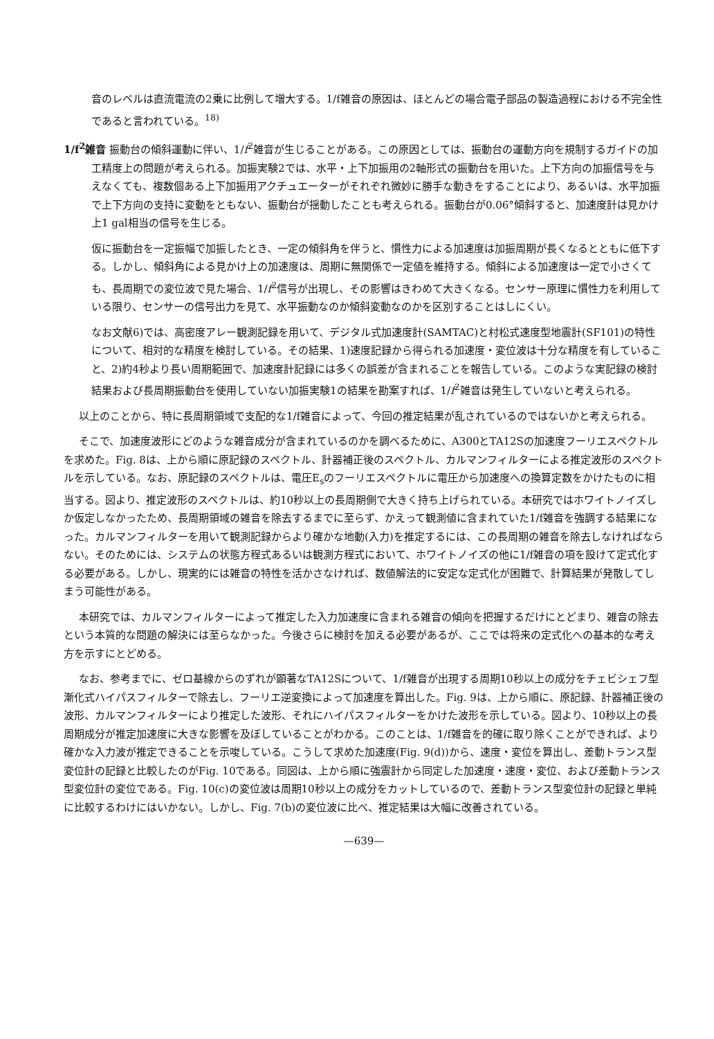音のレベルは直流電流の2乗に比例して増大する。1/f雑音の原因は、ほとんどの場合電子部品の製造過程における不完全性であると言われている。<sup>18)</sup>
1/f<sup>2</sup>雑音 振動台の傾斜運動に伴い、1/f<sup>2</sup>雑音が生じることがある。この原因としては、振動台の運動方向を規制するガイドの加工精度上の問題が考えられる。加振実験2では、水平・上下加振用の2軸形式の振動台を用いた。上下方向の加振信号を与えなくても、複数個ある上下加振用アクチュエーターがそれぞれ微妙に勝手な動きをすることにより、あるいは、水平加振で上下方向の支持に変動をともない、振動台が揺動したことも考えられる。振動台が0.06°傾斜すると、加速度計は見かけ上1 gal相当の信号を生じる。
仮に振動台を一定振幅で加振したとき、一定の傾斜角を伴うと、慣性力による加速度は加振周期が長くなるとともに低下する。しかし、傾斜角による見かけ上の加速度は、周期に無関係で一定値を維持する。傾斜による加速度は一定で小さくても、長周期での変位波で見た場合、1/f<sup>2</sup>信号が出現し、その影響はきわめて大きくなる。センサー原理に慣性力を利用している限り、センサーの信号出力を見て、水平振動なのか傾斜変動なのかを区別することはしにくい。
なお文献6)では、高密度アレー観測記録を用いて、デジタル式加速度計(SAMTAC)と村松式速度型地震計(SF101)の特性について、相対的な精度を検討している。その結果、1)速度記録から得られる加速度・変位波は十分な精度を有していること、2)約4秒より長い周期範囲で、加速度計記録には多くの誤差が含まれることを報告している。このような実記録の検討結果および長周期振動台を使用していない加振実験1の結果を勘案すれば、1/f<sup>2</sup>雑音は発生していないと考えられる。
以上のことから、特に長周期領域で支配的な1/f雑音によって、今回の推定結果が乱されているのではないかと考えられる。
そこで、加速度波形にどのような雑音成分が含まれているのかを調べるために、A300とTA12Sの加速度フーリエスペクトルを求めた。Fig. 8は、上から順に原記録のスペクトル、計器補正後のスペクトル、カルマンフィルターによる推定波形のスペクトルを示している。なお、原記録のスペクトルは、電圧E<sub>s</sub>のフーリエスペクトルに電圧から加速度への換算定数をかけたものに相当する。図より、推定波形のスペクトルは、約10秒以上の長周期側で大きく持ち上げられている。本研究ではホワイトノイズしか仮定しなかったため、長周期領域の雑音を除去するまでに至らず、かえって観測値に含まれていた1/f雑音を強調する結果になった。カルマンフィルターを用いて観測記録からより確かな地動(入力)を推定するには、この長周期の雑音を除去しなければならない。そのためには、システムの状態方程式あるいは観測方程式において、ホワイトノイズの他に1/f雑音の項を設けて定式化する必要がある。しかし、現実的には雑音の特性を活かさなければ、数値解法的に安定な定式化が困難で、計算結果が発散してしまう可能性がある。
本研究では、カルマンフィルターによって推定した入力加速度に含まれる雑音の傾向を把握するだけにとどまり、雑音の除去という本質的な問題の解決には至らなかった。今後さらに検討を加える必要があるが、ここでは将来の定式化への基本的な考え方を示すにとどめる。
なお、参考までに、ゼロ基線からのずれが顕著なTA12Sについて、1/f雑音が出現する周期10秒以上の成分をチェビシェフ型漸化式ハイパスフィルターで除去し、フーリエ逆変換によって加速度を算出した。Fig. 9は、上から順に、原記録、計器補正後の波形、カルマンフィルターにより推定した波形、それにハイパスフィルターをかけた波形を示している。図より、10秒以上の長周期成分が推定加速度に大きな影響を及ぼしていることがわかる。このことは、1/f雑音を的確に取り除くことができれば、より確かな入力波が推定できることを示唆している。こうして求めた加速度(Fig. 9(d))から、速度・変位を算出し、差動トランス型変位計の記録と比較したのがFig. 10である。同図は、上から順に強震計から同定した加速度・速度・変位、および差動トランス型変位計の変位である。Fig. 10(c)の変位波は周期10秒以上の成分をカットしているので、差動トランス型変位計の記録と単純に比較するわけにはいかない。しかし、Fig. 7(b)の変位波に比べ、推定結果は大幅に改善されている。
—639—